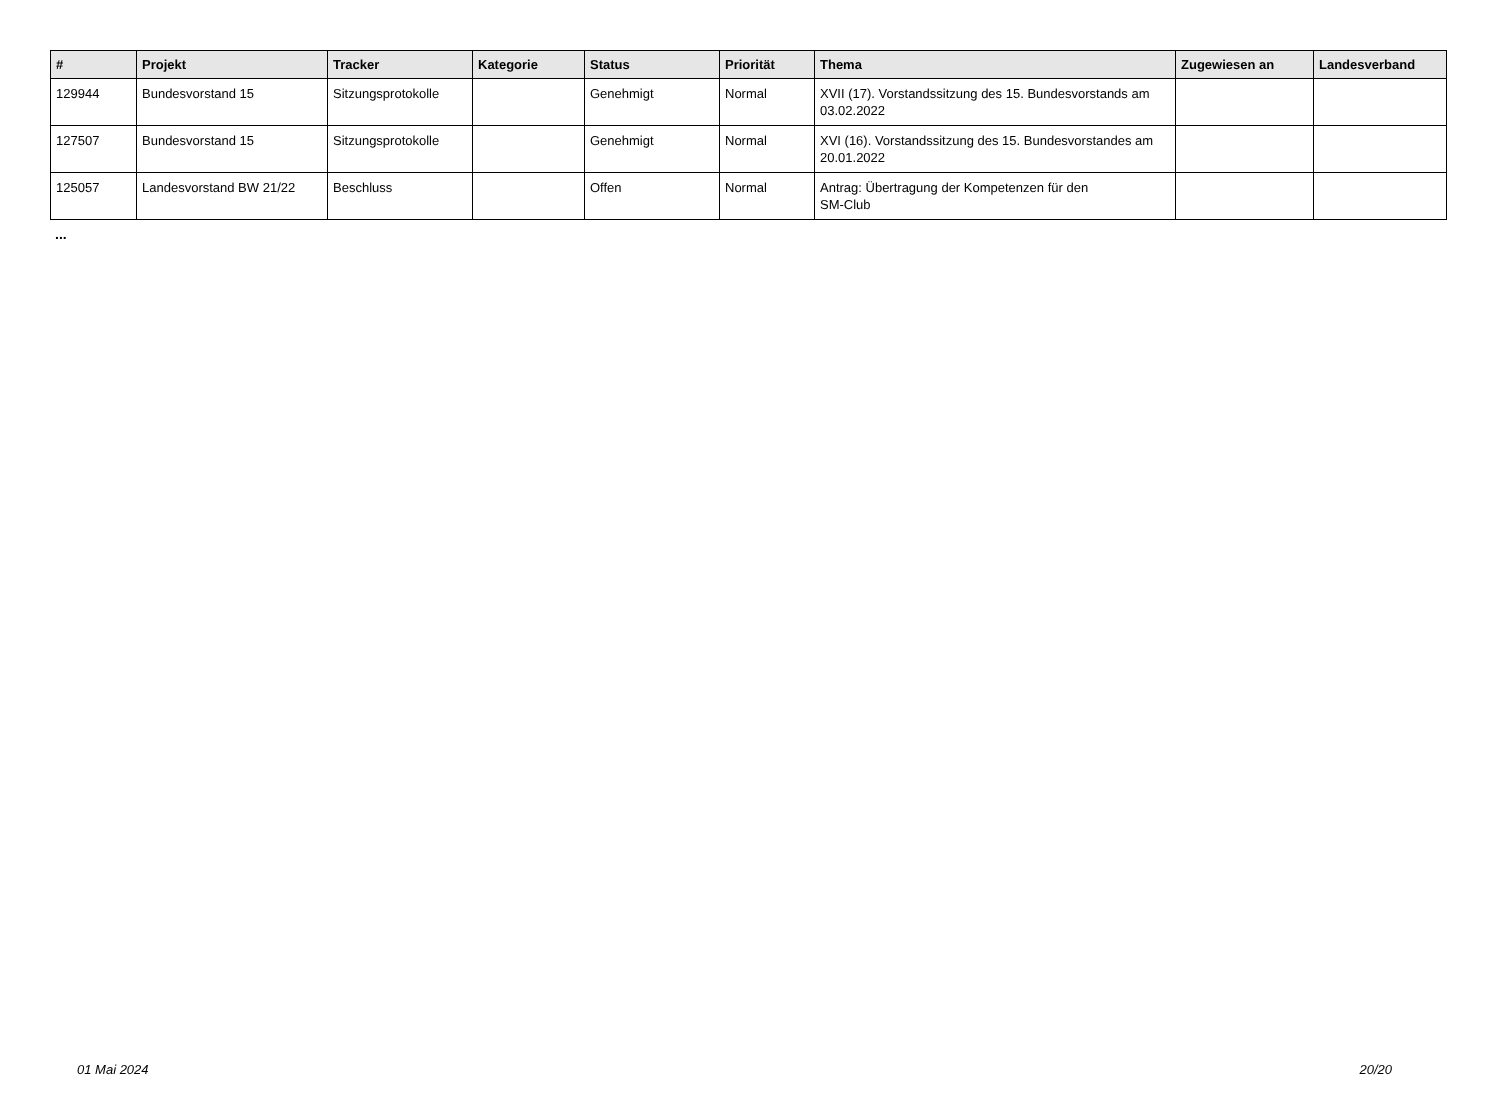| # | Projekt | Tracker | Kategorie | Status | Priorität | Thema | Zugewiesen an | Landesverband |
| --- | --- | --- | --- | --- | --- | --- | --- | --- |
| 129944 | Bundesvorstand 15 | Sitzungsprotokolle | | Genehmigt | Normal | XVII (17). Vorstandssitzung des 15. Bundesvorstands am 03.02.2022 | | |
| 127507 | Bundesvorstand 15 | Sitzungsprotokolle | | Genehmigt | Normal | XVI (16). Vorstandssitzung des 15. Bundesvorstandes am 20.01.2022 | | |
| 125057 | Landesvorstand BW 21/22 | Beschluss | | Offen | Normal | Antrag: Übertragung der Kompetenzen für den SM-Club | | |
...
01 Mai 2024 20/20